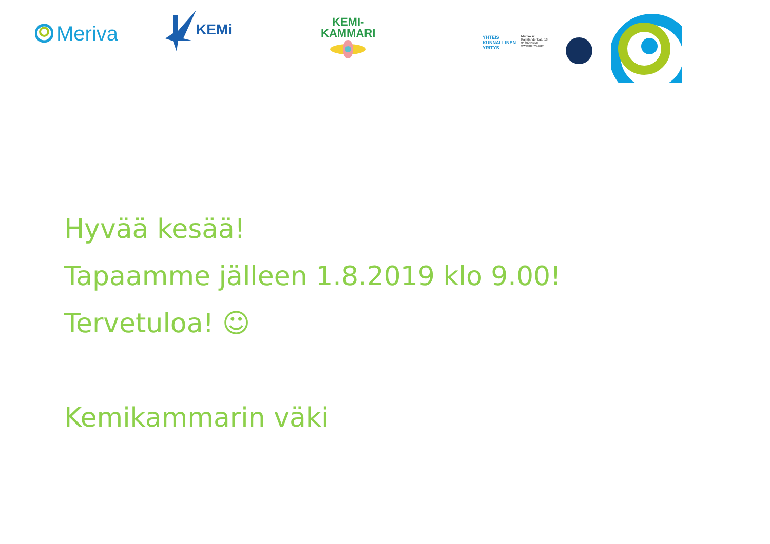Meriva
KEMi
KEMI-
KAMMARI
YHTEIS
KUNNALLINEN
YRITYS
Meriva sr
Karjalahdenkatu 18
94600 KEMI
www.meriva.com
Hyvää kesää!
Tapaamme jälleen 1.8.2019 klo 9.00!
Tervetuloa! ☺
Kemikammarin väki